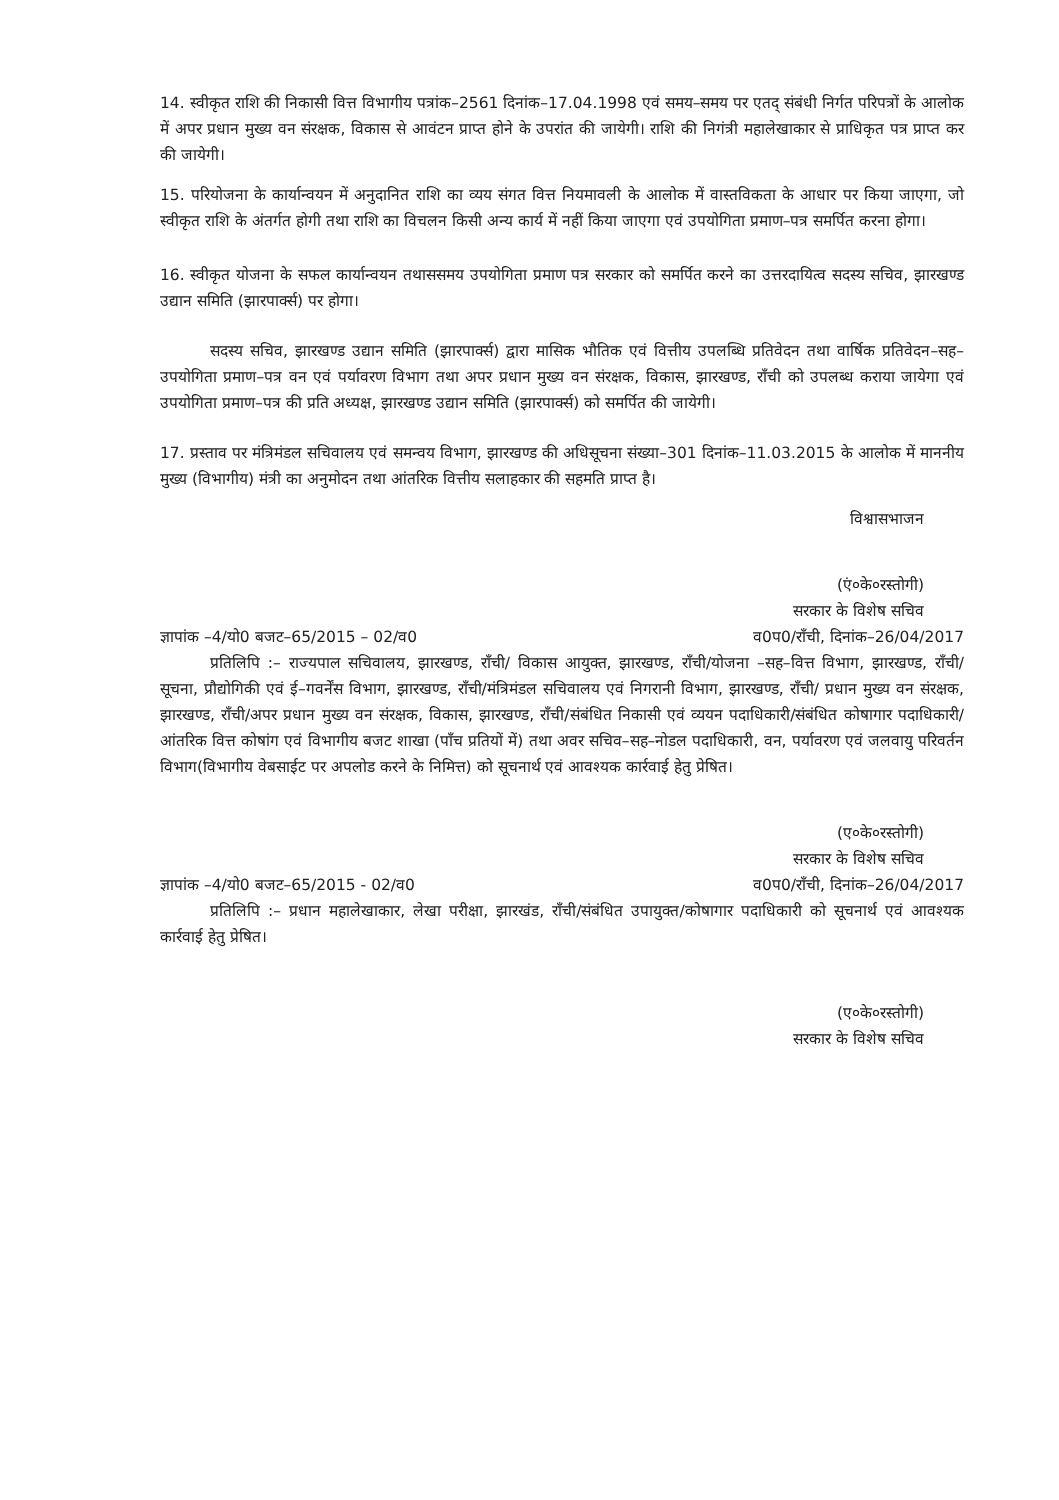14. स्वीकृत राशि की निकासी वित्त विभागीय पत्रांक–2561 दिनांक–17.04.1998 एवं समय–समय पर एतद् संबंधी निर्गत परिपत्रों के आलोक में अपर प्रधान मुख्य वन संरक्षक, विकास से आवंटन प्राप्त होने के उपरांत की जायेगी। राशि की निगंत्री महालेखाकार से प्राधिकृत पत्र प्राप्त कर की जायेगी।
15. परियोजना के कार्यान्वयन में अनुदानित राशि का व्यय संगत वित्त नियमावली के आलोक में वास्तविकता के आधार पर किया जाएगा, जो स्वीकृत राशि के अंतर्गत होगी तथा राशि का विचलन किसी अन्य कार्य में नहीं किया जाएगा एवं उपयोगिता प्रमाण–पत्र समर्पित करना होगा।
16. स्वीकृत योजना के सफल कार्यान्वयन तथाससमय उपयोगिता प्रमाण पत्र सरकार को समर्पित करने का उत्तरदायित्व सदस्य सचिव, झारखण्ड उद्यान समिति (झारपार्क्स) पर होगा।
सदस्य सचिव, झारखण्ड उद्यान समिति (झारपार्क्स) द्वारा मासिक भौतिक एवं वित्तीय उपलब्धि प्रतिवेदन तथा वार्षिक प्रतिवेदन–सह–उपयोगिता प्रमाण–पत्र वन एवं पर्यावरण विभाग तथा अपर प्रधान मुख्य वन संरक्षक, विकास, झारखण्ड, राँची को उपलब्ध कराया जायेगा एवं उपयोगिता प्रमाण–पत्र की प्रति अध्यक्ष, झारखण्ड उद्यान समिति (झारपार्क्स) को समर्पित की जायेगी।
17. प्रस्ताव पर मंत्रिमंडल सचिवालय एवं समन्वय विभाग, झारखण्ड की अधिसूचना संख्या–301 दिनांक–11.03.2015 के आलोक में माननीय मुख्य (विभागीय) मंत्री का अनुमोदन तथा आंतरिक वित्तीय सलाहकार की सहमति प्राप्त है।
विश्वासभाजन
(एं०के०रस्तोगी)
सरकार के विशेष सचिव
ज्ञापांक –4/यो0 बजट–65/2015 – 02/व0 व0प0/राँची, दिनांक–26/04/2017
प्रतिलिपि :– राज्यपाल सचिवालय, झारखण्ड, राँची/ विकास आयुक्त, झारखण्ड, राँची/योजना –सह–वित्त विभाग, झारखण्ड, राँची/सूचना, प्रौद्योगिकी एवं ई–गवर्नेंस विभाग, झारखण्ड, राँची/मंत्रिमंडल सचिवालय एवं निगरानी विभाग, झारखण्ड, राँची/ प्रधान मुख्य वन संरक्षक, झारखण्ड, राँची/अपर प्रधान मुख्य वन संरक्षक, विकास, झारखण्ड, राँची/संबंधित निकासी एवं व्ययन पदाधिकारी/संबंधित कोषागार पदाधिकारी/आंतरिक वित्त कोषांग एवं विभागीय बजट शाखा (पाँच प्रतियों में) तथा अवर सचिव–सह–नोडल पदाधिकारी, वन, पर्यावरण एवं जलवायु परिवर्तन विभाग(विभागीय वेबसाईट पर अपलोड करने के निमित्त) को सूचनार्थ एवं आवश्यक कार्रवाई हेतु प्रेषित।
(ए०के०रस्तोगी)
सरकार के विशेष सचिव
ज्ञापांक –4/यो0 बजट–65/2015 - 02/व0 व0प0/राँची, दिनांक–26/04/2017
प्रतिलिपि :– प्रधान महालेखाकार, लेखा परीक्षा, झारखंड, राँची/संबंधित उपायुक्त/कोषागार पदाधिकारी को सूचनार्थ एवं आवश्यक कार्रवाई हेतु प्रेषित।
(ए०के०रस्तोगी)
सरकार के विशेष सचिव